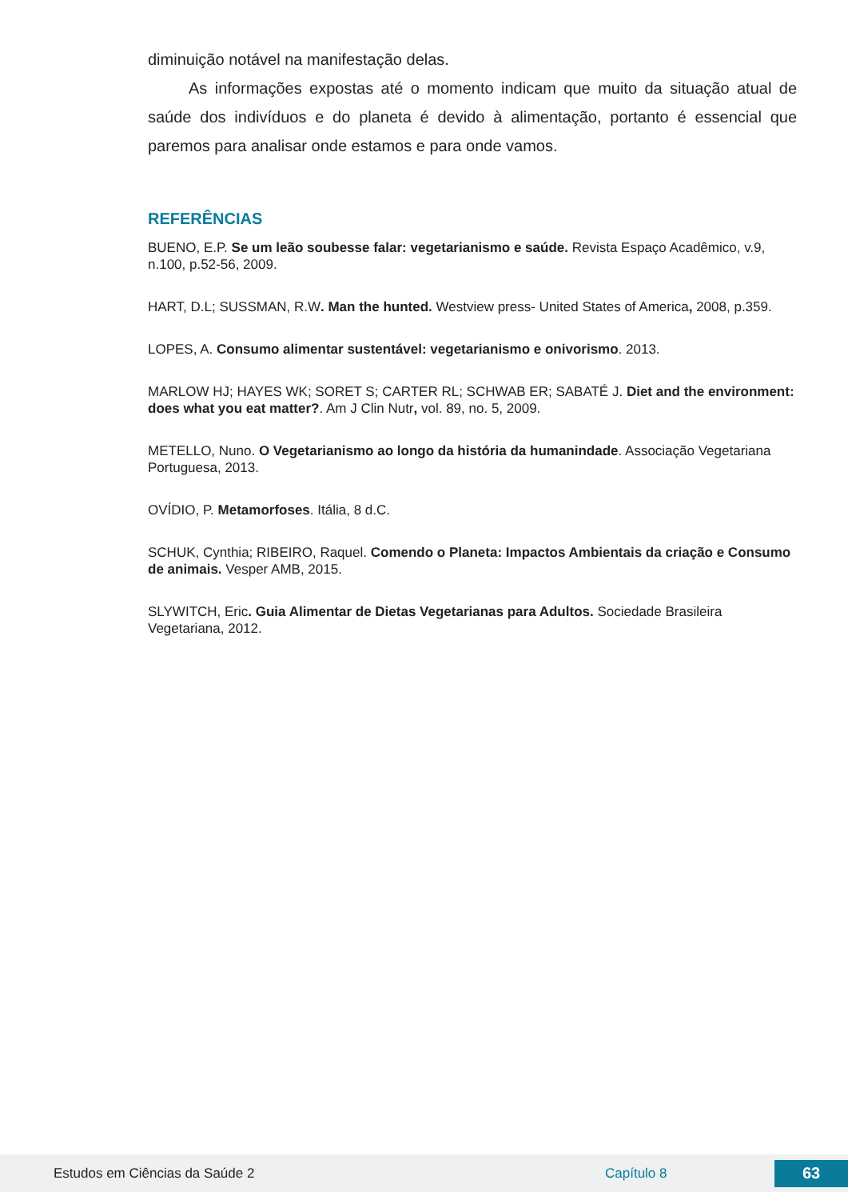diminuição notável na manifestação delas.
As informações expostas até o momento indicam que muito da situação atual de saúde dos indivíduos e do planeta é devido à alimentação, portanto é essencial que paremos para analisar onde estamos e para onde vamos.
REFERÊNCIAS
BUENO, E.P. Se um leão soubesse falar: vegetarianismo e saúde. Revista Espaço Acadêmico, v.9, n.100, p.52-56, 2009.
HART, D.L; SUSSMAN, R.W. Man the hunted. Westview press- United States of America, 2008, p.359.
LOPES, A. Consumo alimentar sustentável: vegetarianismo e onivorismo. 2013.
MARLOW HJ; HAYES WK; SORET S; CARTER RL; SCHWAB ER; SABATÉ J. Diet and the environment: does what you eat matter?. Am J Clin Nutr, vol. 89, no. 5, 2009.
METELLO, Nuno. O Vegetarianismo ao longo da história da humanindade. Associação Vegetariana Portuguesa, 2013.
OVÍDIO, P. Metamorfoses. Itália, 8 d.C.
SCHUK, Cynthia; RIBEIRO, Raquel. Comendo o Planeta: Impactos Ambientais da criação e Consumo de animais. Vesper AMB, 2015.
SLYWITCH, Eric. Guia Alimentar de Dietas Vegetarianas para Adultos. Sociedade Brasileira Vegetariana, 2012.
Estudos em Ciências da Saúde 2 Capítulo 8 63